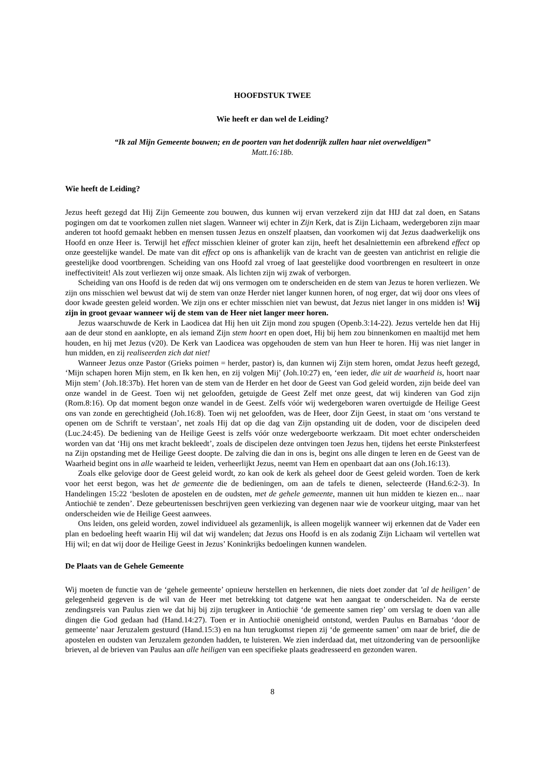HOOFDSTUK TWEE
Wie heeft er dan wel de Leiding?
“Ik zal Mijn Gemeente bouwen; en de poorten van het dodenrijk zullen haar niet overweldigen”
Matt.16:18b.
Wie heeft de Leiding?
Jezus heeft gezegd dat Hij Zijn Gemeente zou bouwen, dus kunnen wij ervan verzekerd zijn dat HIJ dat zal doen, en Satans pogingen om dat te voorkomen zullen niet slagen. Wanneer wij echter in Zijn Kerk, dat is Zijn Lichaam, wedergeboren zijn maar anderen tot hoofd gemaakt hebben en mensen tussen Jezus en onszelf plaatsen, dan voorkomen wij dat Jezus daadwerkelijk ons Hoofd en onze Heer is. Terwijl het effect misschien kleiner of groter kan zijn, heeft het desalniettemin een afbrekend effect op onze geestelijke wandel. De mate van dit effect op ons is afhankelijk van de kracht van de geesten van antichrist en religie die geestelijke dood voortbrengen. Scheiding van ons Hoofd zal vroeg of laat geestelijke dood voortbrengen en resulteert in onze ineffectiviteit! Als zout verliezen wij onze smaak. Als lichten zijn wij zwak of verborgen.
Scheiding van ons Hoofd is de reden dat wij ons vermogen om te onderscheiden en de stem van Jezus te horen verliezen. We zijn ons misschien wel bewust dat wij de stem van onze Herder niet langer kunnen horen, of nog erger, dat wij door ons vlees of door kwade geesten geleid worden. We zijn ons er echter misschien niet van bewust, dat Jezus niet langer in ons midden is! Wij zijn in groot gevaar wanneer wij de stem van de Heer niet langer meer horen.
Jezus waarschuwde de Kerk in Laodicea dat Hij hen uit Zijn mond zou spugen (Openb.3:14-22). Jezus vertelde hen dat Hij aan de deur stond en aanklopte, en als iemand Zijn stem hoort en open doet, Hij bij hem zou binnenkomen en maaltijd met hem houden, en hij met Jezus (v20). De Kerk van Laodicea was opgehouden de stem van hun Heer te horen. Hij was niet langer in hun midden, en zij realiseerden zich dat niet!
Wanneer Jezus onze Pastor (Grieks poimen = herder, pastor) is, dan kunnen wij Zijn stem horen, omdat Jezus heeft gezegd, ‘Mijn schapen horen Mijn stem, en Ik ken hen, en zij volgen Mij’ (Joh.10:27) en, ‘een ieder, die uit de waarheid is, hoort naar Mijn stem’ (Joh.18:37b). Het horen van de stem van de Herder en het door de Geest van God geleid worden, zijn beide deel van onze wandel in de Geest. Toen wij net geloofden, getuigde de Geest Zelf met onze geest, dat wij kinderen van God zijn (Rom.8:16). Op dat moment begon onze wandel in de Geest. Zelfs vóór wij wedergeboren waren overtuigde de Heilige Geest ons van zonde en gerechtigheid (Joh.16:8). Toen wij net geloofden, was de Heer, door Zijn Geest, in staat om ‘ons verstand te openen om de Schrift te verstaan’, net zoals Hij dat op die dag van Zijn opstanding uit de doden, voor de discipelen deed (Luc.24:45). De bediening van de Heilige Geest is zelfs vóór onze wedergeboorte werkzaam. Dit moet echter onderscheiden worden van dat ‘Hij ons met kracht bekleedt’, zoals de discipelen deze ontvingen toen Jezus hen, tijdens het eerste Pinksterfeest na Zijn opstanding met de Heilige Geest doopte. De zalving die dan in ons is, begint ons alle dingen te leren en de Geest van de Waarheid begint ons in alle waarheid te leiden, verheerlijkt Jezus, neemt van Hem en openbaart dat aan ons (Joh.16:13).
Zoals elke gelovige door de Geest geleid wordt, zo kan ook de kerk als geheel door de Geest geleid worden. Toen de kerk voor het eerst begon, was het de gemeente die de bedieningen, om aan de tafels te dienen, selecteerde (Hand.6:2-3). In Handelingen 15:22 ‘besloten de apostelen en de oudsten, met de gehele gemeente, mannen uit hun midden te kiezen en... naar Antiochië te zenden’. Deze gebeurtenissen beschrijven geen verkiezing van degenen naar wie de voorkeur uitging, maar van het onderscheiden wie de Heilige Geest aanwees.
Ons leiden, ons geleid worden, zowel individueel als gezamenlijk, is alleen mogelijk wanneer wij erkennen dat de Vader een plan en bedoeling heeft waarin Hij wil dat wij wandelen; dat Jezus ons Hoofd is en als zodanig Zijn Lichaam wil vertellen wat Hij wil; en dat wij door de Heilige Geest in Jezus’ Koninkrijks bedoelingen kunnen wandelen.
De Plaats van de Gehele Gemeente
Wij moeten de functie van de ‘gehele gemeente’ opnieuw herstellen en herkennen, die niets doet zonder dat ’al de heiligen’ de gelegenheid gegeven is de wil van de Heer met betrekking tot datgene wat hen aangaat te onderscheiden. Na de eerste zendingsreis van Paulus zien we dat hij bij zijn terugkeer in Antiochië ‘de gemeente samen riep’ om verslag te doen van alle dingen die God gedaan had (Hand.14:27). Toen er in Antiochië onenigheid ontstond, werden Paulus en Barnabas ‘door de gemeente’ naar Jeruzalem gestuurd (Hand.15:3) en na hun terugkomst riepen zij ‘de gemeente samen’ om naar de brief, die de apostelen en oudsten van Jeruzalem gezonden hadden, te luisteren. We zien inderdaad dat, met uitzondering van de persoonlijke brieven, al de brieven van Paulus aan alle heiligen van een specifieke plaats geadresseerd en gezonden waren.
8